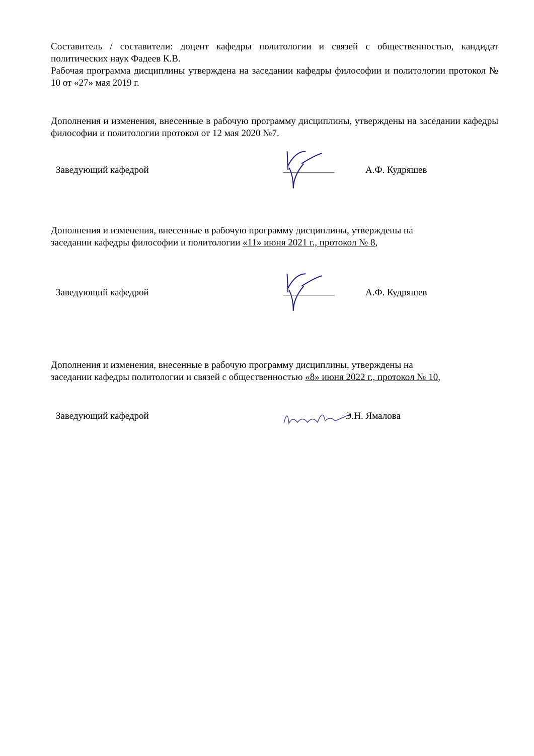Составитель / составители: доцент кафедры политологии и связей с общественностью, кандидат политических наук Фадеев К.В.
Рабочая программа дисциплины утверждена на заседании кафедры философии и политологии протокол № 10 от «27» мая 2019 г.
Дополнения и изменения, внесенные в рабочую программу дисциплины, утверждены на заседании кафедры философии и политологии протокол от 12 мая 2020 №7.
Заведующий кафедрой А.Ф. Кудряшев
Дополнения и изменения, внесенные в рабочую программу дисциплины, утверждены на
заседании кафедры философии и политологии «11» июня 2021 г., протокол № 8,
Заведующий кафедрой А.Ф. Кудряшев
Дополнения и изменения, внесенные в рабочую программу дисциплины, утверждены на
заседании кафедры политологии и связей с общественностью «8» июня 2022 г., протокол № 10,
Заведующий кафедрой Э.Н. Ямалова